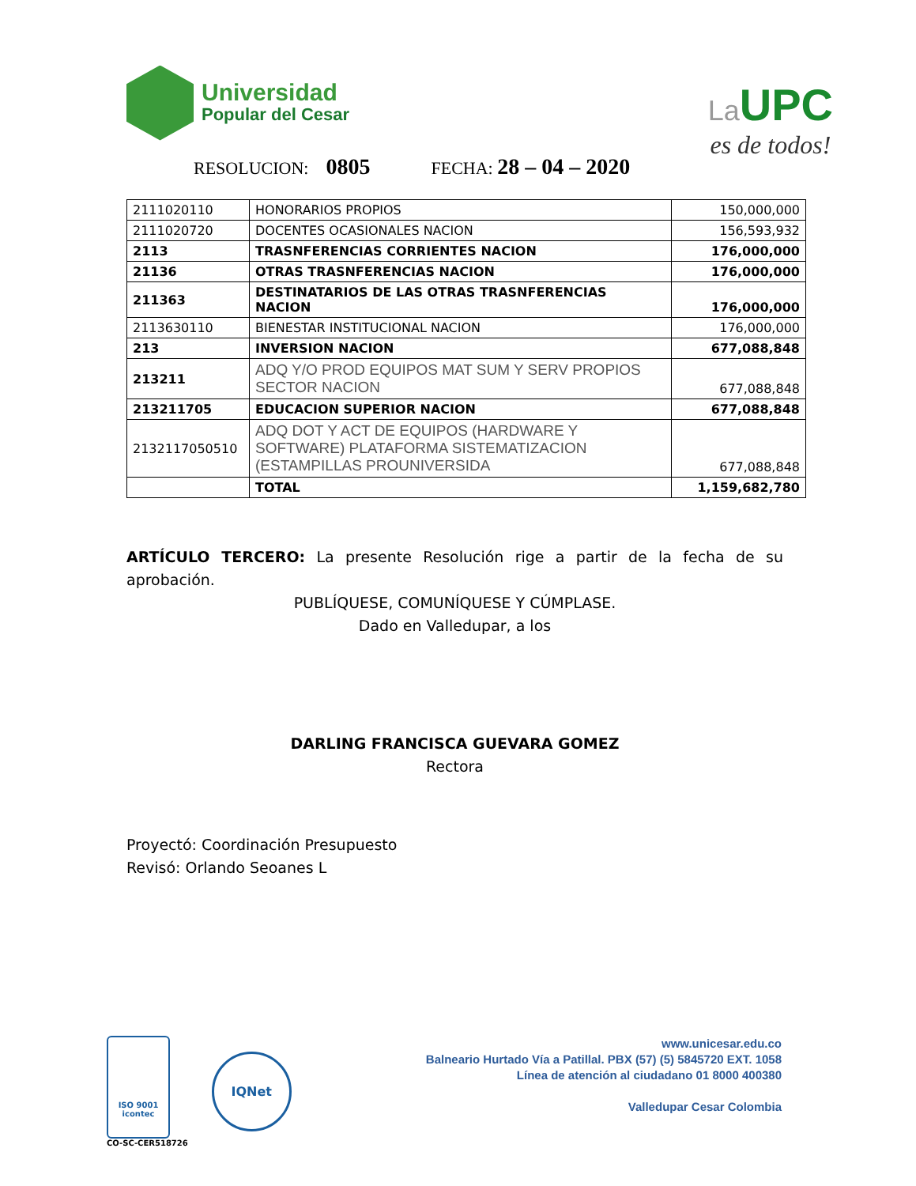Universidad
Popular del Cesar
La UPC
es de todos!
RESOLUCION: 0805 FECHA: 28 – 04 – 2020
| 2111020110 | HONORARIOS PROPIOS | 150,000,000 |
| 2111020720 | DOCENTES OCASIONALES NACION | 156,593,932 |
| 2113 | TRASNFERENCIAS CORRIENTES NACION | 176,000,000 |
| 21136 | OTRAS TRASNFERENCIAS NACION | 176,000,000 |
| 211363 | DESTINATARIOS DE LAS OTRAS TRASNFERENCIAS NACION | 176,000,000 |
| 2113630110 | BIENESTAR INSTITUCIONAL NACION | 176,000,000 |
| 213 | INVERSION NACION | 677,088,848 |
| 213211 | ADQ Y/O PROD EQUIPOS MAT SUM Y SERV PROPIOS SECTOR NACION | 677,088,848 |
| 213211705 | EDUCACION SUPERIOR NACION | 677,088,848 |
| 2132117050510 | ADQ DOT Y ACT DE EQUIPOS (HARDWARE Y SOFTWARE) PLATAFORMA SISTEMATIZACION (ESTAMPILLAS PROUNIVERSIDA | 677,088,848 |
| | TOTAL | 1,159,682,780 |
ARTÍCULO TERCERO: La presente Resolución rige a partir de la fecha de su aprobación.
PUBLÍQUESE, COMUNÍQUESE Y CÚMPLASE.
Dado en Valledupar, a los
DARLING FRANCISCA GUEVARA GOMEZ
Rectora
Proyectó: Coordinación Presupuesto
Revisó: Orlando Seoanes L
ISO 9001
icontec
CO-SC-CER518726
IQNet
www.unicesar.edu.co
Balneario Hurtado Vía a Patillal. PBX (57) (5) 5845720 EXT. 1058
Línea de atención al ciudadano 01 8000 400380
Valledupar Cesar Colombia